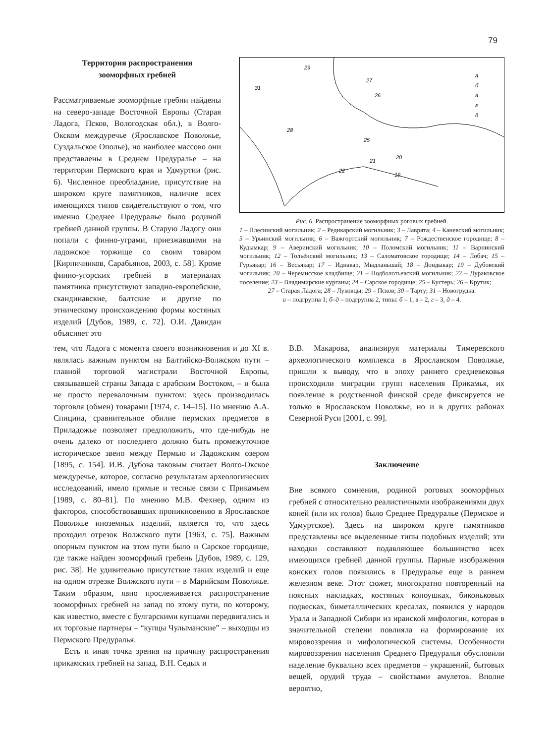79
Территория распространения
зооморфных гребней
Рассматриваемые зооморфные гребни найдены на северо-западе Восточной Европы (Старая Ладога, Псков, Вологодская обл.), в Волго-Окском междуречье (Ярославское Поволжье, Суздальское Ополье), но наиболее массово они представлены в Среднем Предуралье – на территории Пермского края и Удмуртии (рис. 6). Численное преобладание, присутствие на широком круге памятников, наличие всех имеющихся типов свидетельствуют о том, что именно Среднее Предуралье было родиной гребней данной группы. В Старую Ладогу они попали с финно-уграми, приезжавшими на ладожское торжище со своим товаром [Кирпичников, Сарабьянов, 2003, с. 58]. Кроме финно-угорских гребней в материалах памятника присутствуют западно-европейские, скандинавские, балтские и другие по этническому происхождению формы костяных изделий [Дубов, 1989, с. 72]. О.И. Давидан объясняет это
31
29
27
26
28
25
21
22
20
19
а
б
в
г
д
Рис. 6. Распространение зооморфных роговых гребней.
1 – Плесинский могильник; 2 – Редикарский могильник; 3 – Лаврята; 4 – Каневский могильник; 5 – Урьинский могильник; 6 – Важгортский могильник; 7 – Рождественское городище; 8 – Кудымкар; 9 – Аверинский могильник; 10 – Поломский могильник; 11 – Варнинский могильник; 12 – Тольёнский могильник; 13 – Саломатовское городище; 14 – Лобач; 15 – Гурьякар; 16 – Весьякар; 17 – Иднакар, Мыдланьшай; 18 – Дондыкар; 19 – Дубовский могильник; 20 – Черемисское кладбище; 21 – Подболотьевский могильник; 22 – Дураковское поселение; 23 – Владимирские курганы; 24 – Сарское городище; 25 – Кустерь; 26 – Крутик;
27 – Старая Ладога; 28 – Луковцы; 29 – Псков; 30 – Тарту; 31 – Новогрудка.
а – подгруппа 1; б–д – подгруппа 2, типы: б – 1, в – 2, г – 3, д – 4.
тем, что Ладога с момента своего возникновения и до XI в. являлась важным пунктом на Балтийско-Волжском пути – главной торговой магистрали Восточной Европы, связывавшей страны Запада с арабским Востоком, – и была не просто перевалочным пунктом: здесь производилась торговля (обмен) товарами [1974, с. 14–15]. По мнению А.А. Спицина, сравнительное обилие пермских предметов в Приладожье позволяет предположить, что где-нибудь не очень далеко от последнего должно быть промежуточное историческое звено между Пермью и Ладожским озером [1895, с. 154]. И.В. Дубова таковым считает Волго-Окское междуречье, которое, согласно результатам археологических исследований, имело прямые и тесные связи с Прикамьем [1989, с. 80–81]. По мнению М.В. Фехнер, одним из факторов, способствовавших проникновению в Ярославское Поволжье иноземных изделий, является то, что здесь проходил отрезок Волжского пути [1963, с. 75]. Важным опорным пунктом на этом пути было и Сарское городище, где также найден зооморфный гребень [Дубов, 1989, с. 129, рис. 38]. Не удивительно присутствие таких изделий и еще на одном отрезке Волжского пути – в Марийском Поволжье. Таким образом, явно прослеживается распространение зооморфных гребней на запад по этому пути, по которому, как известно, вместе с булгарскими купцами передвигались и их торговые партнеры – “купцы Чулыманские” – выходцы из Пермского Предуралья.
Есть и иная точка зрения на причину распространения прикамских гребней на запад. В.Н. Седых и
В.В. Макарова, анализируя материалы Тимеревского археологического комплекса в Ярославском Поволжье, пришли к выводу, что в эпоху раннего средневековья происходили миграции групп населения Прикамья, их появление в родственной финской среде фиксируется не только в Ярославском Поволжье, но и в других районах Северной Руси [2001, с. 99].
Заключение
Вне всякого сомнения, родиной роговых зооморфных гребней с относительно реалистичными изображениями двух коней (или их голов) было Среднее Предуралье (Пермское и Удмуртское). Здесь на широком круге памятников представлены все выделенные типы подобных изделий; эти находки составляют подавляющее большинство всех имеющихся гребней данной группы. Парные изображения конских голов появились в Предуралье еще в раннем железном веке. Этот сюжет, многократно повторенный на поясных накладках, костяных копоушках, биконьковых подвесках, биметаллических кресалах, появился у народов Урала и Западной Сибири из иранской мифологии, которая в значительной степени повлияла на формирование их мировоззрения и мифологической системы. Особенности мировоззрения населения Среднего Предуралья обусловили наделение буквально всех предметов – украшений, бытовых вещей, орудий труда – свойствами амулетов. Вполне вероятно,